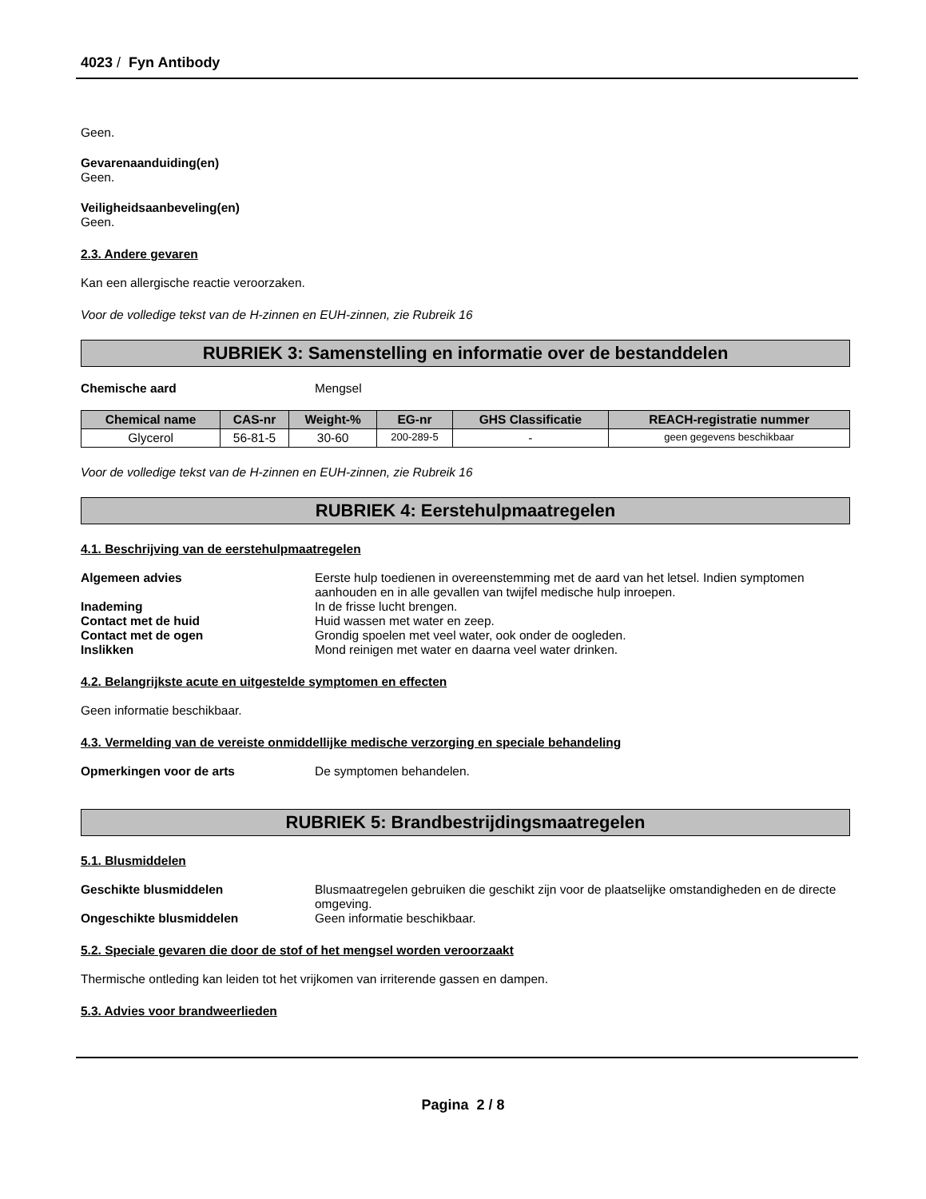4023 / Fyn Antibody
Geen.
Gevarenaanduiding(en)
Geen.
Veiligheidsaanbeveling(en)
Geen.
2.3. Andere gevaren
Kan een allergische reactie veroorzaken.
Voor de volledige tekst van de H-zinnen en EUH-zinnen, zie Rubreik 16
RUBRIEK 3: Samenstelling en informatie over de bestanddelen
Chemische aard Mengsel
| Chemical name | CAS-nr | Weight-% | EG-nr | GHS Classificatie | REACH-registratie nummer |
| --- | --- | --- | --- | --- | --- |
| Glycerol | 56-81-5 | 30-60 | 200-289-5 | - | geen gegevens beschikbaar |
Voor de volledige tekst van de H-zinnen en EUH-zinnen, zie Rubreik 16
RUBRIEK 4: Eerstehulpmaatregelen
4.1. Beschrijving van de eerstehulpmaatregelen
Algemeen advies Eerste hulp toedienen in overeenstemming met de aard van het letsel. Indien symptomen aanhouden en in alle gevallen van twijfel medische hulp inroepen.
Inademing In de frisse lucht brengen.
Contact met de huid Huid wassen met water en zeep.
Contact met de ogen Grondig spoelen met veel water, ook onder de oogleden.
Inslikken Mond reinigen met water en daarna veel water drinken.
4.2. Belangrijkste acute en uitgestelde symptomen en effecten
Geen informatie beschikbaar.
4.3. Vermelding van de vereiste onmiddellijke medische verzorging en speciale behandeling
Opmerkingen voor de arts De symptomen behandelen.
RUBRIEK 5: Brandbestrijdingsmaatregelen
5.1. Blusmiddelen
Geschikte blusmiddelen Blusmaatregelen gebruiken die geschikt zijn voor de plaatselijke omstandigheden en de directe omgeving.
Ongeschikte blusmiddelen Geen informatie beschikbaar.
5.2. Speciale gevaren die door de stof of het mengsel worden veroorzaakt
Thermische ontleding kan leiden tot het vrijkomen van irriterende gassen en dampen.
5.3. Advies voor brandweerlieden
Pagina 2 / 8